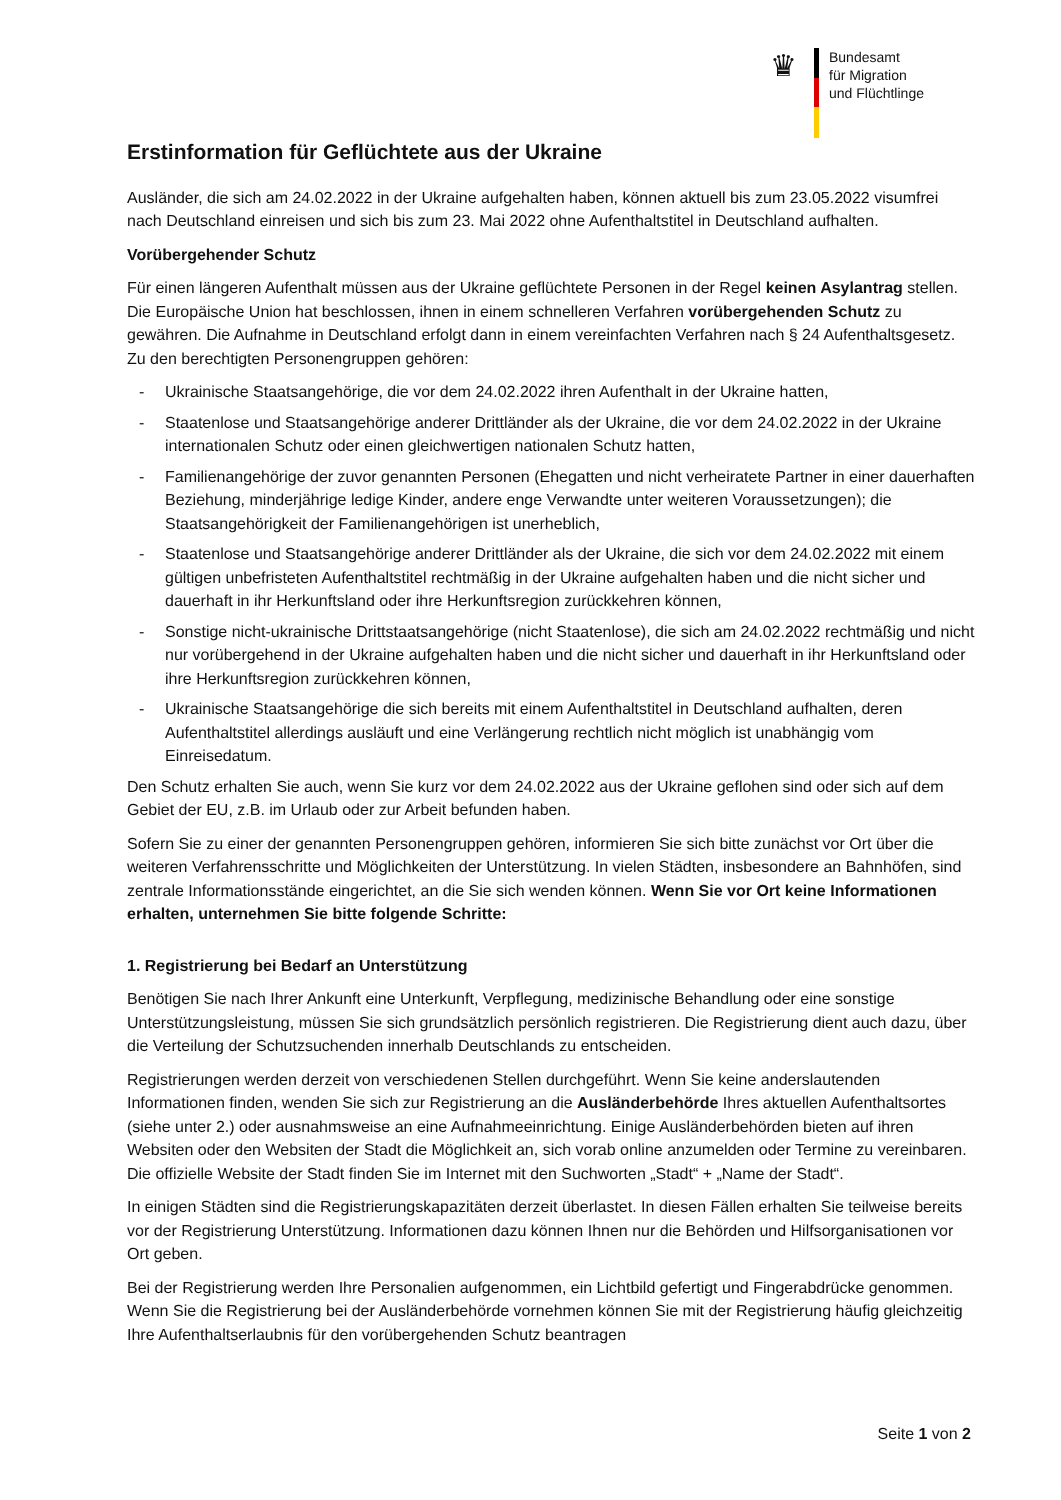♛
Bundesamt
für Migration
und Flüchtlinge
Erstinformation für Geflüchtete aus der Ukraine
Ausländer, die sich am 24.02.2022 in der Ukraine aufgehalten haben, können aktuell bis zum 23.05.2022 visumfrei nach Deutschland einreisen und sich bis zum 23. Mai 2022 ohne Aufenthaltstitel in Deutschland aufhalten.
Vorübergehender Schutz
Für einen längeren Aufenthalt müssen aus der Ukraine geflüchtete Personen in der Regel keinen Asylantrag stellen. Die Europäische Union hat beschlossen, ihnen in einem schnelleren Verfahren vorübergehenden Schutz zu gewähren. Die Aufnahme in Deutschland erfolgt dann in einem vereinfachten Verfahren nach § 24 Aufenthaltsgesetz. Zu den berechtigten Personengruppen gehören:
- Ukrainische Staatsangehörige, die vor dem 24.02.2022 ihren Aufenthalt in der Ukraine hatten,
- Staatenlose und Staatsangehörige anderer Drittländer als der Ukraine, die vor dem 24.02.2022 in der Ukraine internationalen Schutz oder einen gleichwertigen nationalen Schutz hatten,
- Familienangehörige der zuvor genannten Personen (Ehegatten und nicht verheiratete Partner in einer dauerhaften Beziehung, minderjährige ledige Kinder, andere enge Verwandte unter weiteren Voraussetzungen); die Staatsangehörigkeit der Familienangehörigen ist unerheblich,
- Staatenlose und Staatsangehörige anderer Drittländer als der Ukraine, die sich vor dem 24.02.2022 mit einem gültigen unbefristeten Aufenthaltstitel rechtmäßig in der Ukraine aufgehalten haben und die nicht sicher und dauerhaft in ihr Herkunftsland oder ihre Herkunftsregion zurückkehren können,
- Sonstige nicht-ukrainische Drittstaatsangehörige (nicht Staatenlose), die sich am 24.02.2022 rechtmäßig und nicht nur vorübergehend in der Ukraine aufgehalten haben und die nicht sicher und dauerhaft in ihr Herkunftsland oder ihre Herkunftsregion zurückkehren können,
- Ukrainische Staatsangehörige die sich bereits mit einem Aufenthaltstitel in Deutschland aufhalten, deren Aufenthaltstitel allerdings ausläuft und eine Verlängerung rechtlich nicht möglich ist unabhängig vom Einreisedatum.
Den Schutz erhalten Sie auch, wenn Sie kurz vor dem 24.02.2022 aus der Ukraine geflohen sind oder sich auf dem Gebiet der EU, z.B. im Urlaub oder zur Arbeit befunden haben.
Sofern Sie zu einer der genannten Personengruppen gehören, informieren Sie sich bitte zunächst vor Ort über die weiteren Verfahrensschritte und Möglichkeiten der Unterstützung. In vielen Städten, insbesondere an Bahnhöfen, sind zentrale Informationsstände eingerichtet, an die Sie sich wenden können. Wenn Sie vor Ort keine Informationen erhalten, unternehmen Sie bitte folgende Schritte:
1. Registrierung bei Bedarf an Unterstützung
Benötigen Sie nach Ihrer Ankunft eine Unterkunft, Verpflegung, medizinische Behandlung oder eine sonstige Unterstützungsleistung, müssen Sie sich grundsätzlich persönlich registrieren. Die Registrierung dient auch dazu, über die Verteilung der Schutzsuchenden innerhalb Deutschlands zu entscheiden.
Registrierungen werden derzeit von verschiedenen Stellen durchgeführt. Wenn Sie keine anderslautenden Informationen finden, wenden Sie sich zur Registrierung an die Ausländerbehörde Ihres aktuellen Aufenthaltsortes (siehe unter 2.) oder ausnahmsweise an eine Aufnahmeeinrichtung. Einige Ausländerbehörden bieten auf ihren Websiten oder den Websiten der Stadt die Möglichkeit an, sich vorab online anzumelden oder Termine zu vereinbaren. Die offizielle Website der Stadt finden Sie im Internet mit den Suchworten „Stadt“ + „Name der Stadt“.
In einigen Städten sind die Registrierungskapazitäten derzeit überlastet. In diesen Fällen erhalten Sie teilweise bereits vor der Registrierung Unterstützung. Informationen dazu können Ihnen nur die Behörden und Hilfsorganisationen vor Ort geben.
Bei der Registrierung werden Ihre Personalien aufgenommen, ein Lichtbild gefertigt und Fingerabdrücke genommen. Wenn Sie die Registrierung bei der Ausländerbehörde vornehmen können Sie mit der Registrierung häufig gleichzeitig Ihre Aufenthaltserlaubnis für den vorübergehenden Schutz beantragen
Seite 1 von 2